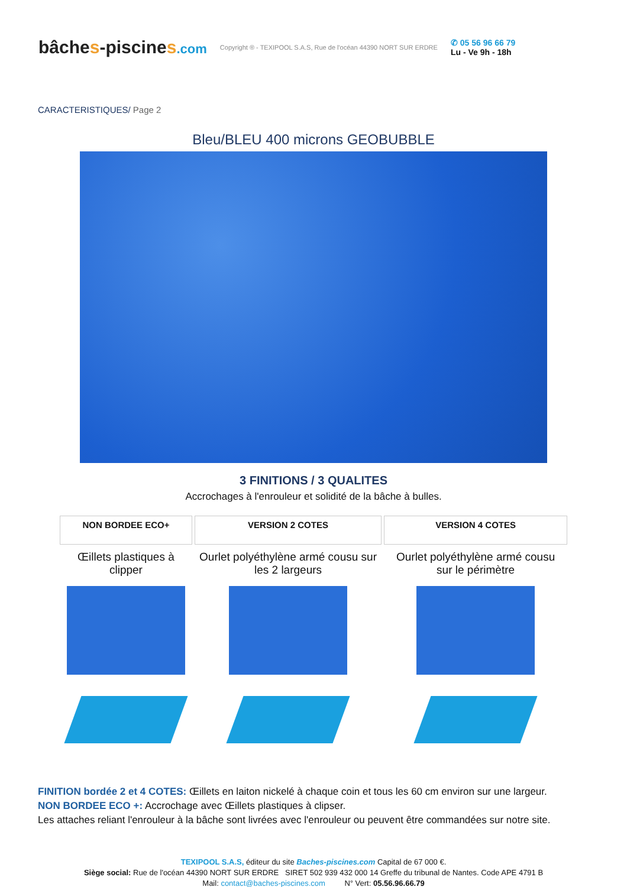bâches-piscines.com
Copyright ® - TEXIPOOL S.A.S, Rue de l'océan 44390 NORT SUR ERDRE
✆ 05 56 96 66 79
Lu - Ve 9h - 18h
CARACTERISTIQUES/ Page 2
Bleu/BLEU 400 microns GEOBUBBLE
3 FINITIONS / 3 QUALITES
Accrochages à l'enrouleur et solidité de la bâche à bulles.
| NON BORDEE ECO+ | VERSION 2 COTES | VERSION 4 COTES |
| --- | --- | --- |
| Œillets plastiques à clipper | Ourlet polyéthylène armé cousu sur les 2 largeurs | Ourlet polyéthylène armé cousu sur le périmètre |
FINITION bordée 2 et 4 COTES: Œillets en laiton nickelé à chaque coin et tous les 60 cm environ sur une largeur.
NON BORDEE ECO +: Accrochage avec Œillets plastiques à clipser.
Les attaches reliant l'enrouleur à la bâche sont livrées avec l'enrouleur ou peuvent être commandées sur notre site.
TEXIPOOL S.A.S, éditeur du site Baches-piscines.com Capital de 67 000 €.
Siège social: Rue de l'océan 44390 NORT SUR ERDRE SIRET 502 939 432 000 14 Greffe du tribunal de Nantes. Code APE 4791 B
Mail: contact@baches-piscines.com N° Vert: 05.56.96.66.79